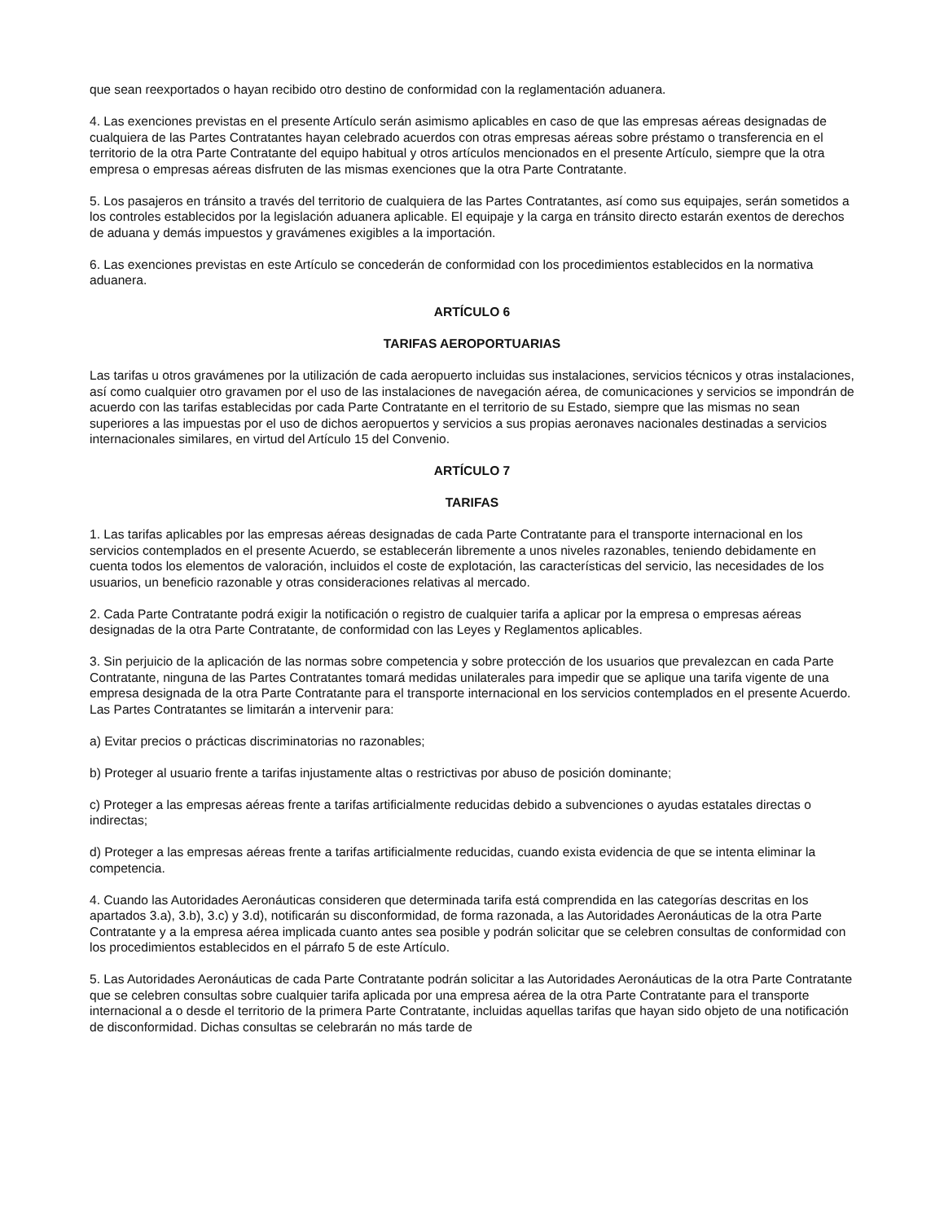que sean reexportados o hayan recibido otro destino de conformidad con la reglamentación aduanera.
4. Las exenciones previstas en el presente Artículo serán asimismo aplicables en caso de que las empresas aéreas designadas de cualquiera de las Partes Contratantes hayan celebrado acuerdos con otras empresas aéreas sobre préstamo o transferencia en el territorio de la otra Parte Contratante del equipo habitual y otros artículos mencionados en el presente Artículo, siempre que la otra empresa o empresas aéreas disfruten de las mismas exenciones que la otra Parte Contratante.
5. Los pasajeros en tránsito a través del territorio de cualquiera de las Partes Contratantes, así como sus equipajes, serán sometidos a los controles establecidos por la legislación aduanera aplicable. El equipaje y la carga en tránsito directo estarán exentos de derechos de aduana y demás impuestos y gravámenes exigibles a la importación.
6. Las exenciones previstas en este Artículo se concederán de conformidad con los procedimientos establecidos en la normativa aduanera.
ARTÍCULO 6
TARIFAS AEROPORTUARIAS
Las tarifas u otros gravámenes por la utilización de cada aeropuerto incluidas sus instalaciones, servicios técnicos y otras instalaciones, así como cualquier otro gravamen por el uso de las instalaciones de navegación aérea, de comunicaciones y servicios se impondrán de acuerdo con las tarifas establecidas por cada Parte Contratante en el territorio de su Estado, siempre que las mismas no sean superiores a las impuestas por el uso de dichos aeropuertos y servicios a sus propias aeronaves nacionales destinadas a servicios internacionales similares, en virtud del Artículo 15 del Convenio.
ARTÍCULO 7
TARIFAS
1. Las tarifas aplicables por las empresas aéreas designadas de cada Parte Contratante para el transporte internacional en los servicios contemplados en el presente Acuerdo, se establecerán libremente a unos niveles razonables, teniendo debidamente en cuenta todos los elementos de valoración, incluidos el coste de explotación, las características del servicio, las necesidades de los usuarios, un beneficio razonable y otras consideraciones relativas al mercado.
2. Cada Parte Contratante podrá exigir la notificación o registro de cualquier tarifa a aplicar por la empresa o empresas aéreas designadas de la otra Parte Contratante, de conformidad con las Leyes y Reglamentos aplicables.
3. Sin perjuicio de la aplicación de las normas sobre competencia y sobre protección de los usuarios que prevalezcan en cada Parte Contratante, ninguna de las Partes Contratantes tomará medidas unilaterales para impedir que se aplique una tarifa vigente de una empresa designada de la otra Parte Contratante para el transporte internacional en los servicios contemplados en el presente Acuerdo. Las Partes Contratantes se limitarán a intervenir para:
a) Evitar precios o prácticas discriminatorias no razonables;
b) Proteger al usuario frente a tarifas injustamente altas o restrictivas por abuso de posición dominante;
c) Proteger a las empresas aéreas frente a tarifas artificialmente reducidas debido a subvenciones o ayudas estatales directas o indirectas;
d) Proteger a las empresas aéreas frente a tarifas artificialmente reducidas, cuando exista evidencia de que se intenta eliminar la competencia.
4. Cuando las Autoridades Aeronáuticas consideren que determinada tarifa está comprendida en las categorías descritas en los apartados 3.a), 3.b), 3.c) y 3.d), notificarán su disconformidad, de forma razonada, a las Autoridades Aeronáuticas de la otra Parte Contratante y a la empresa aérea implicada cuanto antes sea posible y podrán solicitar que se celebren consultas de conformidad con los procedimientos establecidos en el párrafo 5 de este Artículo.
5. Las Autoridades Aeronáuticas de cada Parte Contratante podrán solicitar a las Autoridades Aeronáuticas de la otra Parte Contratante que se celebren consultas sobre cualquier tarifa aplicada por una empresa aérea de la otra Parte Contratante para el transporte internacional a o desde el territorio de la primera Parte Contratante, incluidas aquellas tarifas que hayan sido objeto de una notificación de disconformidad. Dichas consultas se celebrarán no más tarde de